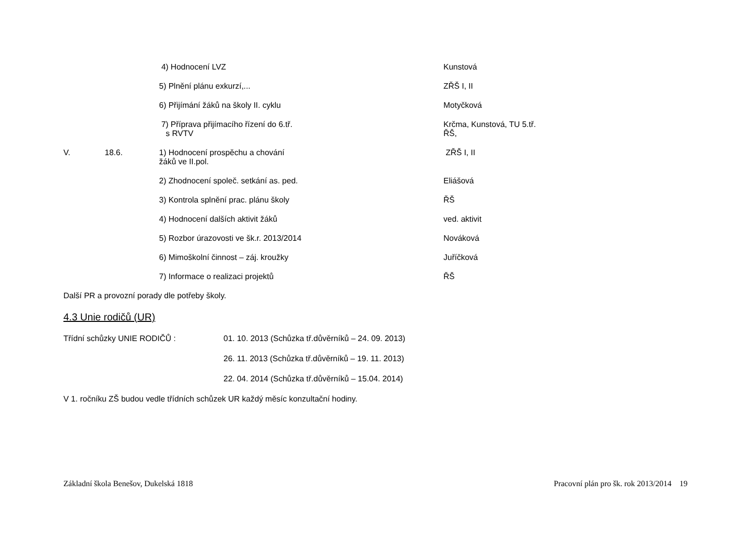| | | 4) Hodnocení LVZ | Kunstová |
| | | 5) Plnění plánu exkurzí,... | ZŘŠ I, II |
| | | 6) Přijímání žáků na školy II. cyklu | Motyčková |
| | | 7) Příprava přijímacího řízení do 6.tř. s RVTV | Krčma, Kunstová, TU 5.tř. ŘŠ, |
| V. | 18.6. | 1) Hodnocení prospěchu a chování žáků ve II.pol. | ZŘŠ I, II |
| | | 2) Zhodnocení společ. setkání as. ped. | Eliášová |
| | | 3) Kontrola splnění prac. plánu školy | ŘŠ |
| | | 4) Hodnocení dalších aktivit žáků | ved. aktivit |
| | | 5) Rozbor úrazovosti ve šk.r. 2013/2014 | Nováková |
| | | 6) Mimoškolní činnost – záj. kroužky | Juříčková |
| | | 7) Informace o realizaci projektů | ŘŠ |
Další PR a provozní porady dle potřeby školy.
4.3 Unie rodičů (UR)
| Třídní schůzky UNIE RODIČŮ : | 01. 10. 2013 (Schůzka tř.důvěrníků – 24. 09. 2013) |
| | 26. 11. 2013 (Schůzka tř.důvěrníků – 19. 11. 2013) |
| | 22. 04. 2014 (Schůzka tř.důvěrníků – 15.04. 2014) |
V 1. ročníku ZŠ budou vedle třídních schůzek UR každý měsíc konzultační hodiny.
Základní škola Benešov, Dukelská 1818 Pracovní plán pro šk. rok 2013/2014 19